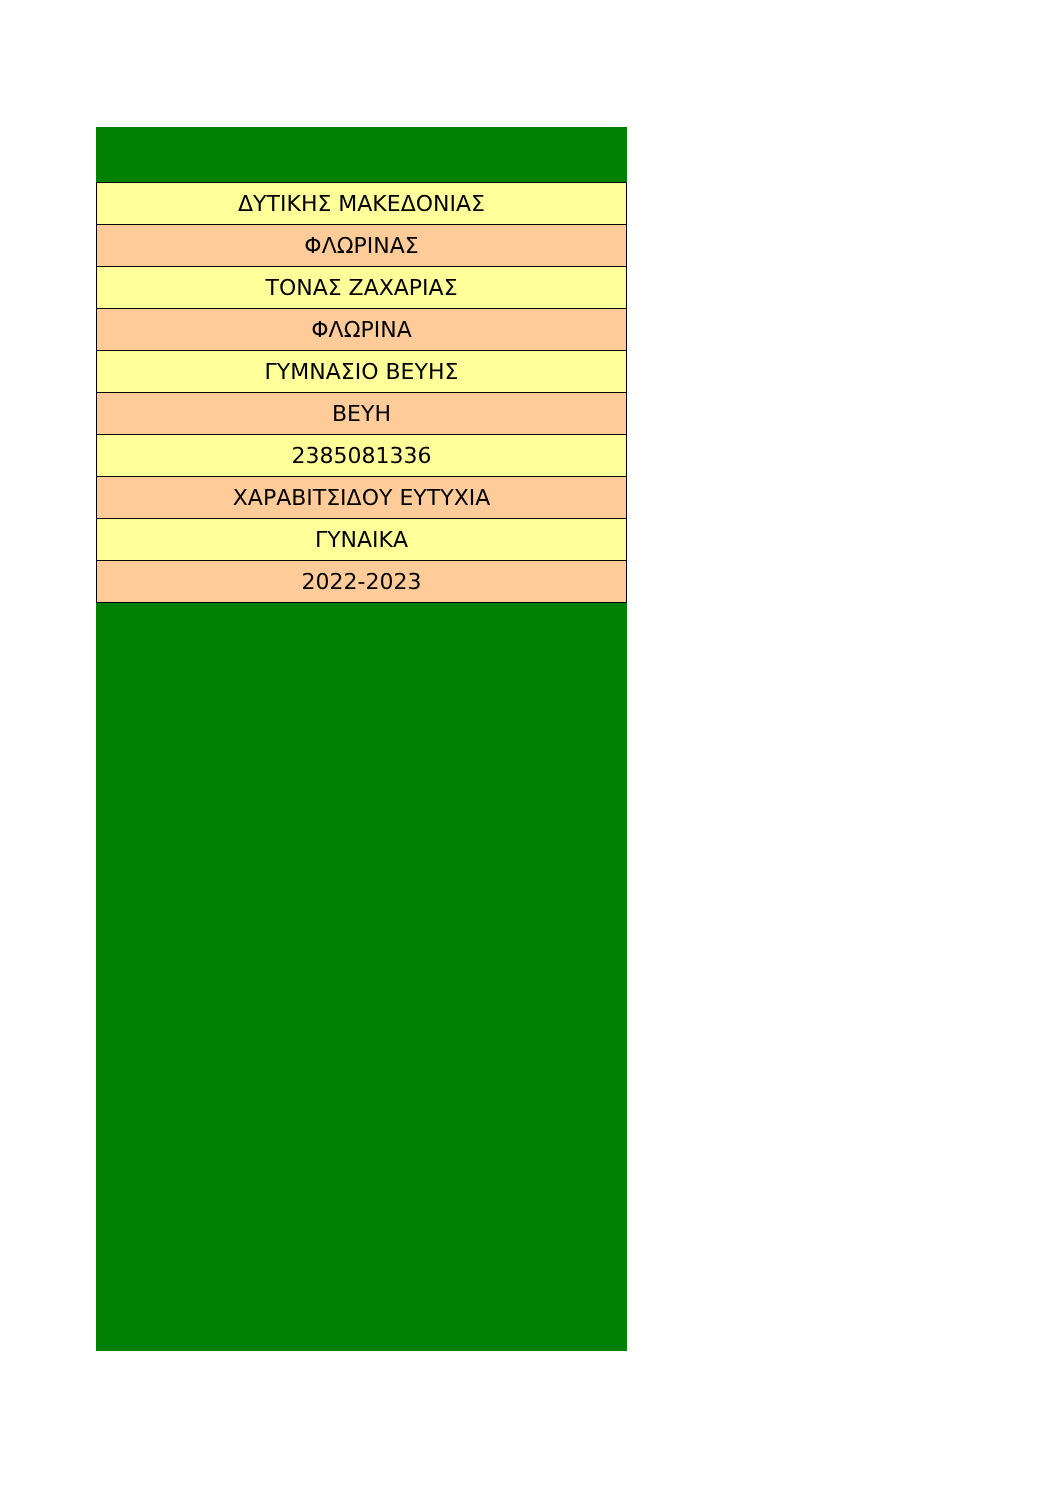| ΔΥΤΙΚΗΣ ΜΑΚΕΔΟΝΙΑΣ |
| ΦΛΩΡΙΝΑΣ |
| ΤΟΝΑΣ ΖΑΧΑΡΙΑΣ |
| ΦΛΩΡΙΝΑ |
| ΓΥΜΝΑΣΙΟ ΒΕΥΗΣ |
| ΒΕΥΗ |
| 2385081336 |
| ΧΑΡΑΒΙΤΣΙΔΟΥ ΕΥΤΥΧΙΑ |
| ΓΥΝΑΙΚΑ |
| 2022-2023 |